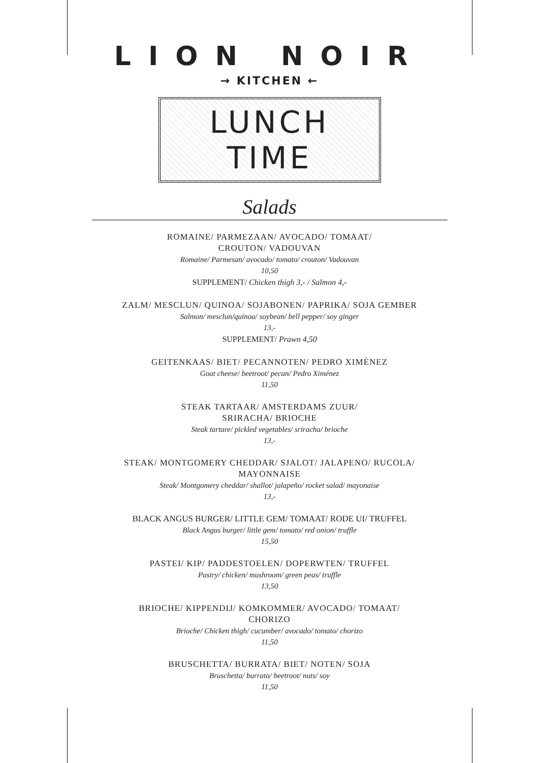LION NOIR
→ KITCHEN ←
LUNCH TIME
Salads
ROMAINE/ PARMEZAAN/ AVOCADO/ TOMAAT/
CROUTON/ VADOUVAN
Romaine/ Parmesan/ avocado/ tomato/ crouton/ Vadouvan
10,50
SUPPLEMENT/ Chicken thigh 3,- / Salmon 4,-
ZALM/ MESCLUN/ QUINOA/ SOJABONEN/ PAPRIKA/ SOJA GEMBER
Salmon/ mesclun/quinoa/ soybean/ bell pepper/ soy ginger
13,-
SUPPLEMENT/ Prawn 4,50
GEITENKAAS/ BIET/ PECANNOTEN/ PEDRO XIMÈNEZ
Goat cheese/ beetroot/ pecan/ Pedro Ximénez
11,50
STEAK TARTAAR/ AMSTERDAMS ZUUR/
SRIRACHA/ BRIOCHE
Steak tartare/ pickled vegetables/ sriracha/ brioche
13,-
STEAK/ MONTGOMERY CHEDDAR/ SJALOT/ JALAPENO/ RUCOLA/
MAYONNAISE
Steak/ Montgomery cheddar/ shallot/ jalapeño/ rocket salad/ mayonaise
13,-
BLACK ANGUS BURGER/ LITTLE GEM/ TOMAAT/ RODE UI/ TRUFFEL
Black Angus burger/ little gem/ tomato/ red onion/ truffle
15,50
PASTEI/ KIP/ PADDESTOELEN/ DOPERWTEN/ TRUFFEL
Pastry/ chicken/ mushroom/ green peas/ truffle
13,50
BRIOCHE/ KIPPENDIJ/ KOMKOMMER/ AVOCADO/ TOMAAT/
CHORIZO
Brioche/ Chicken thigh/ cucumber/ avocado/ tomato/ chorizo
11,50
BRUSCHETTA/ BURRATA/ BIET/ NOTEN/ SOJA
Bruschetta/ burrata/ beetroot/ nuts/ soy
11,50